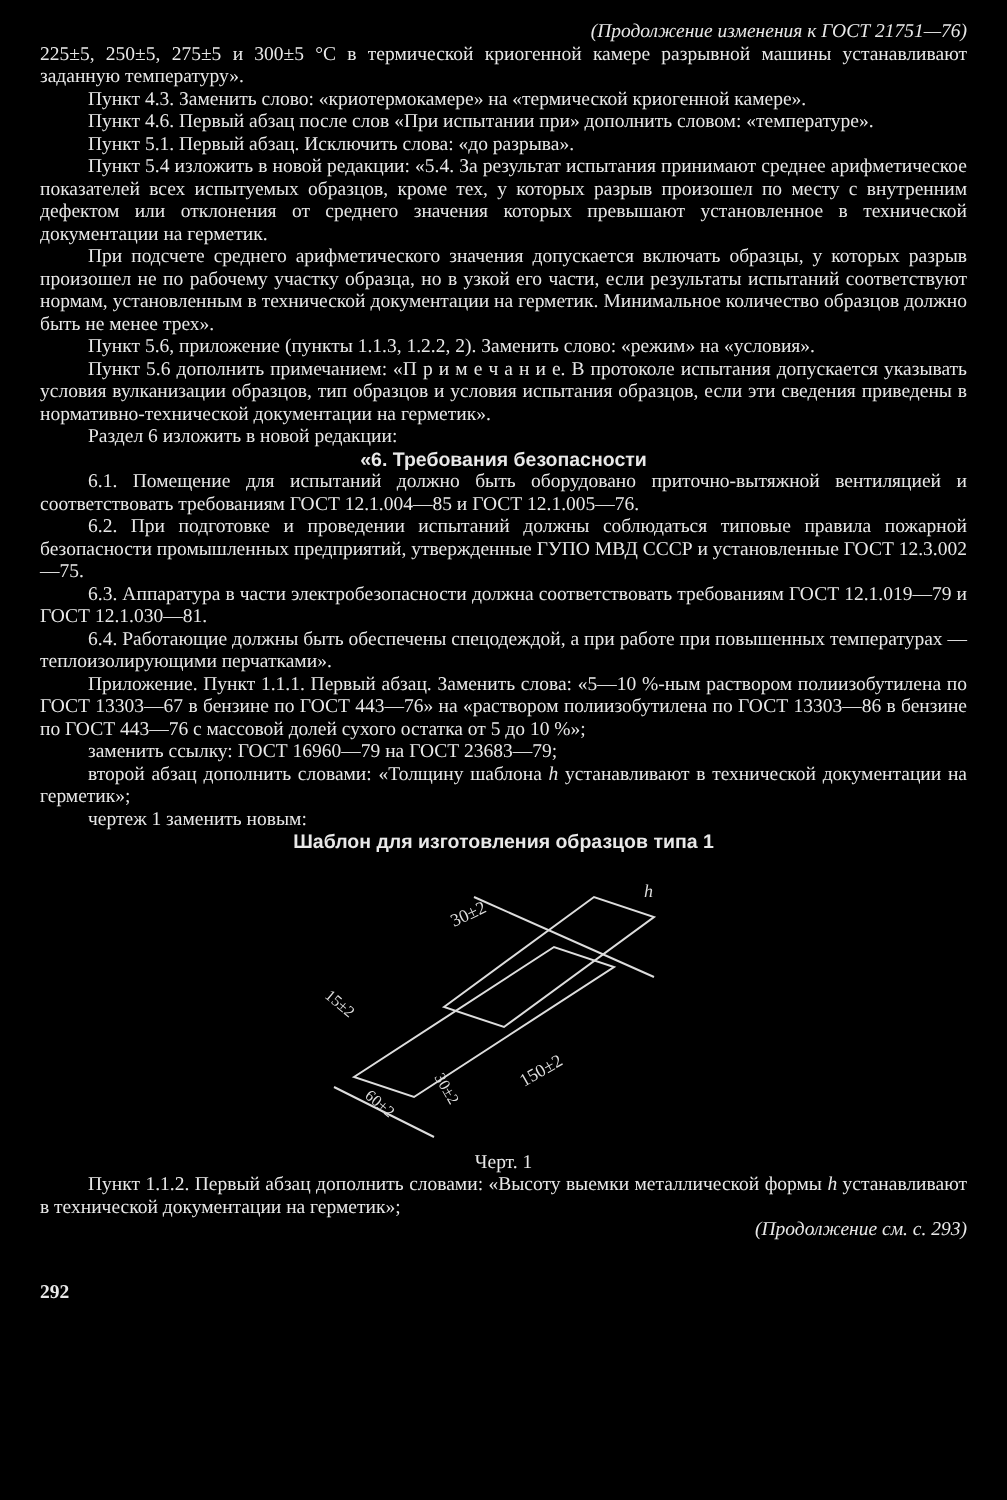(Продолжение изменения к ГОСТ 21751—76)
225±5, 250±5, 275±5 и 300±5 °С в термической криогенной камере разрывной машины устанавливают заданную температуру».
Пункт 4.3. Заменить слово: «криотермокамере» на «термической криогенной камере».
Пункт 4.6. Первый абзац после слов «При испытании при» дополнить словом: «температуре».
Пункт 5.1. Первый абзац. Исключить слова: «до разрыва».
Пункт 5.4 изложить в новой редакции: «5.4. За результат испытания принимают среднее арифметическое показателей всех испытуемых образцов, кроме тех, у которых разрыв произошел по месту с внутренним дефектом или отклонения от среднего значения которых превышают установленное в технической документации на герметик.
При подсчете среднего арифметического значения допускается включать образцы, у которых разрыв произошел не по рабочему участку образца, но в узкой его части, если результаты испытаний соответствуют нормам, установленным в технической документации на герметик. Минимальное количество образцов должно быть не менее трех».
Пункт 5.6, приложение (пункты 1.1.3, 1.2.2, 2). Заменить слово: «режим» на «условия».
Пункт 5.6 дополнить примечанием: «П р и м е ч а н и е. В протоколе испытания допускается указывать условия вулканизации образцов, тип образцов и условия испытания образцов, если эти сведения приведены в нормативно-технической документации на герметик».
Раздел 6 изложить в новой редакции:
«6. Требования безопасности
6.1. Помещение для испытаний должно быть оборудовано приточно-вытяжной вентиляцией и соответствовать требованиям ГОСТ 12.1.004—85 и ГОСТ 12.1.005—76.
6.2. При подготовке и проведении испытаний должны соблюдаться типовые правила пожарной безопасности промышленных предприятий, утвержденные ГУПО МВД СССР и установленные ГОСТ 12.3.002—75.
6.3. Аппаратура в части электробезопасности должна соответствовать требованиям ГОСТ 12.1.019—79 и ГОСТ 12.1.030—81.
6.4. Работающие должны быть обеспечены спецодеждой, а при работе при повышенных температурах — теплоизолирующими перчатками».
Приложение. Пункт 1.1.1. Первый абзац. Заменить слова: «5—10 %-ным раствором полиизобутилена по ГОСТ 13303—67 в бензине по ГОСТ 443—76» на «раствором полиизобутилена по ГОСТ 13303—86 в бензине по ГОСТ 443—76 с массовой долей сухого остатка от 5 до 10 %»;
заменить ссылку: ГОСТ 16960—79 на ГОСТ 23683—79;
второй абзац дополнить словами: «Толщину шаблона h устанавливают в технической документации на герметик»;
чертеж 1 заменить новым:
Шаблон для изготовления образцов типа 1
30±2
150±2
15±2
60±2
30±2
h
Черт. 1
Пункт 1.1.2. Первый абзац дополнить словами: «Высоту выемки металлической формы h устанавливают в технической документации на герметик»;
(Продолжение см. с. 293)
292